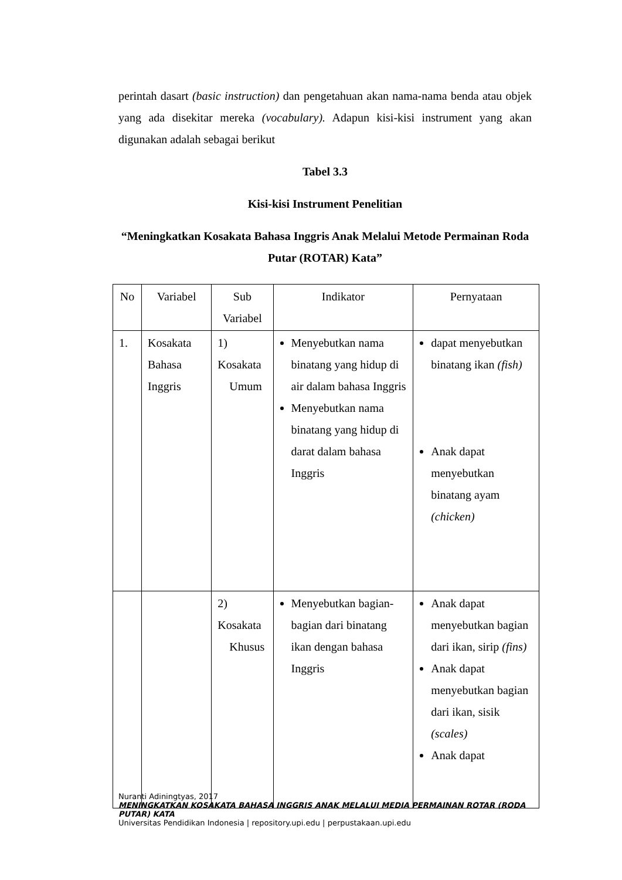perintah dasart (basic instruction) dan pengetahuan akan nama-nama benda atau objek yang ada disekitar mereka (vocabulary). Adapun kisi-kisi instrument yang akan digunakan adalah sebagai berikut
Tabel 3.3
Kisi-kisi Instrument Penelitian
“Meningkatkan Kosakata Bahasa Inggris Anak Melalui Metode Permainan Roda Putar (ROTAR) Kata”
| No | Variabel | Sub Variabel | Indikator | Pernyataan |
| --- | --- | --- | --- | --- |
| 1. | Kosakata Bahasa Inggris | 1) Kosakata Umum | Menyebutkan nama binatang yang hidup di air dalam bahasa Inggris Menyebutkan nama binatang yang hidup di darat dalam bahasa Inggris | dapat menyebutkan binatang ikan (fish) Anak dapat menyebutkan binatang ayam (chicken) |
| | | 2) Kosakata Khusus | Menyebutkan bagian-bagian dari binatang ikan dengan bahasa Inggris | Anak dapat menyebutkan bagian dari ikan, sirip (fins) Anak dapat menyebutkan bagian dari ikan, sisik (scales) Anak dapat |
Nuranti Adiningtyas, 2017
MENINGKATKAN KOSAKATA BAHASA INGGRIS ANAK MELALUI MEDIA PERMAINAN ROTAR (RODA PUTAR) KATA
Universitas Pendidikan Indonesia | repository.upi.edu | perpustakaan.upi.edu